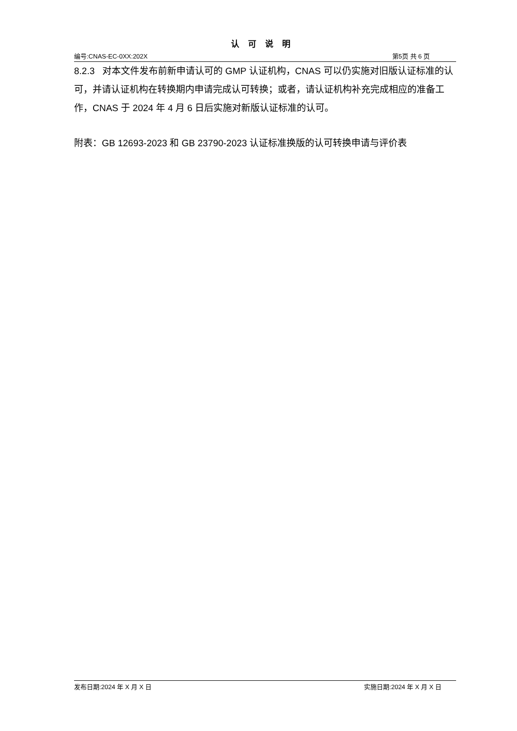认可说明
编号:CNAS-EC-0XX:202X 第5页 共 6 页
8.2.3 对本文件发布前新申请认可的 GMP 认证机构，CNAS 可以仍实施对旧版认证标准的认可，并请认证机构在转换期内申请完成认可转换；或者，请认证机构补充完成相应的准备工作，CNAS 于 2024 年 4 月 6 日后实施对新版认证标准的认可。
附表：GB 12693-2023 和 GB 23790-2023 认证标准换版的认可转换申请与评价表
发布日期:2024 年 X 月 X 日 实施日期:2024 年 X 月 X 日